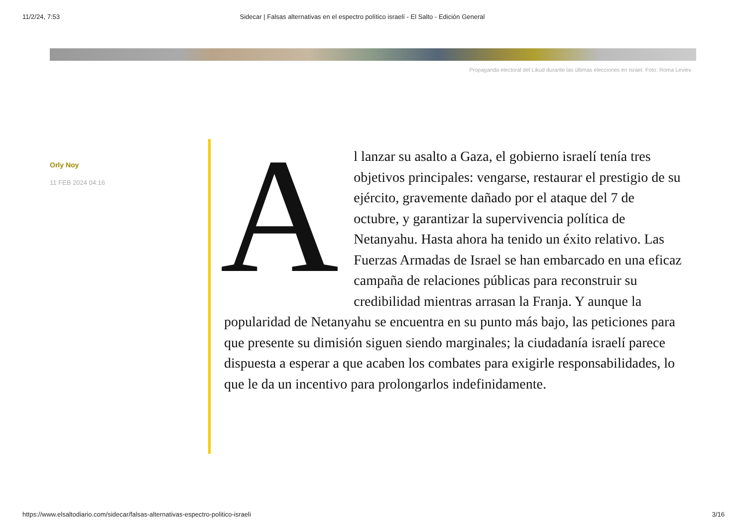11/2/24, 7:53 Sidecar | Falsas alternativas en el espectro político israelí - El Salto - Edición General
Propaganda electoral del Likud durante las últimas elecciones en Israel. Foto: Roma Leviev
Orly Noy
11 FEB 2024 04:16
Al lanzar su asalto a Gaza, el gobierno israelí tenía tres objetivos principales: vengarse, restaurar el prestigio de su ejército, gravemente dañado por el ataque del 7 de octubre, y garantizar la supervivencia política de Netanyahu. Hasta ahora ha tenido un éxito relativo. Las Fuerzas Armadas de Israel se han embarcado en una eficaz campaña de relaciones públicas para reconstruir su credibilidad mientras arrasan la Franja. Y aunque la popularidad de Netanyahu se encuentra en su punto más bajo, las peticiones para que presente su dimisión siguen siendo marginales; la ciudadanía israelí parece dispuesta a esperar a que acaben los combates para exigirle responsabilidades, lo que le da un incentivo para prolongarlos indefinidamente.
https://www.elsaltodiario.com/sidecar/falsas-alternativas-espectro-politico-israeli 3/16